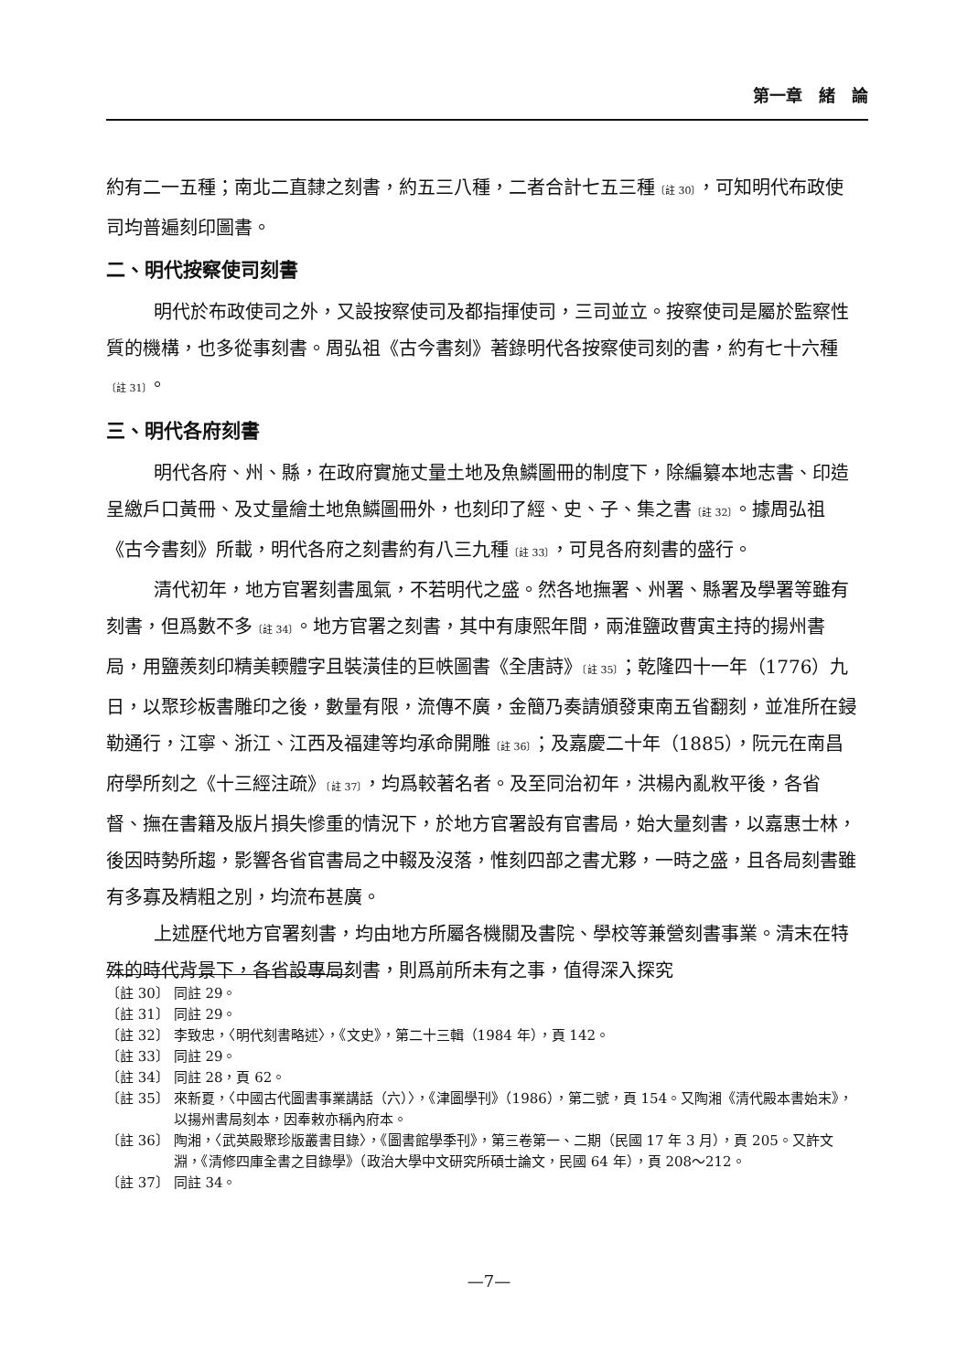第一章　緒　論
約有二一五種；南北二直隸之刻書，約五三八種，二者合計七五三種〔註 30〕，可知明代布政使司均普遍刻印圖書。
二、明代按察使司刻書
明代於布政使司之外，又設按察使司及都指揮使司，三司並立。按察使司是屬於監察性質的機構，也多從事刻書。周弘祖《古今書刻》著錄明代各按察使司刻的書，約有七十六種〔註 31〕。
三、明代各府刻書
明代各府、州、縣，在政府實施丈量土地及魚鱗圖冊的制度下，除編纂本地志書、印造呈繳戶口黃冊、及丈量繪土地魚鱗圖冊外，也刻印了經、史、子、集之書〔註 32〕。據周弘祖《古今書刻》所載，明代各府之刻書約有八三九種〔註 33〕，可見各府刻書的盛行。
清代初年，地方官署刻書風氣，不若明代之盛。然各地撫署、州署、縣署及學署等雖有刻書，但爲數不多〔註 34〕。地方官署之刻書，其中有康熙年間，兩淮鹽政曹寅主持的揚州書局，用鹽羨刻印精美輭體字且裝潢佳的巨帙圖書《全唐詩》〔註 35〕；乾隆四十一年（1776）九日，以聚珍板書雕印之後，數量有限，流傳不廣，金簡乃奏請頒發東南五省翻刻，並准所在鋟勒通行，江寧、浙江、江西及福建等均承命開雕〔註 36〕；及嘉慶二十年（1885），阮元在南昌府學所刻之《十三經注疏》〔註 37〕，均爲較著名者。及至同治初年，洪楊內亂敉平後，各省督、撫在書籍及版片損失慘重的情況下，於地方官署設有官書局，始大量刻書，以嘉惠士林，後因時勢所趨，影響各省官書局之中輟及沒落，惟刻四部之書尤夥，一時之盛，且各局刻書雖有多寡及精粗之別，均流布甚廣。
上述歷代地方官署刻書，均由地方所屬各機關及書院、學校等兼營刻書事業。清末在特殊的時代背景下，各省設專局刻書，則爲前所未有之事，值得深入探究
〔註 30〕 同註 29。
〔註 31〕 同註 29。
〔註 32〕 李致忠，〈明代刻書略述〉，《文史》，第二十三輯（1984 年），頁 142。
〔註 33〕 同註 29。
〔註 34〕 同註 28，頁 62。
〔註 35〕 來新夏，〈中國古代圖書事業講話（六）〉，《津圖學刊》（1986），第二號，頁 154。又陶湘《清代殿本書始末》，以揚州書局刻本，因奉敕亦稱內府本。
〔註 36〕 陶湘，〈武英殿聚珍版叢書目錄〉，《圖書館學季刊》，第三卷第一、二期（民國 17 年 3 月），頁 205。又許文淵，《清修四庫全書之目錄學》（政治大學中文研究所碩士論文，民國 64 年），頁 208～212。
〔註 37〕 同註 34。
—7—